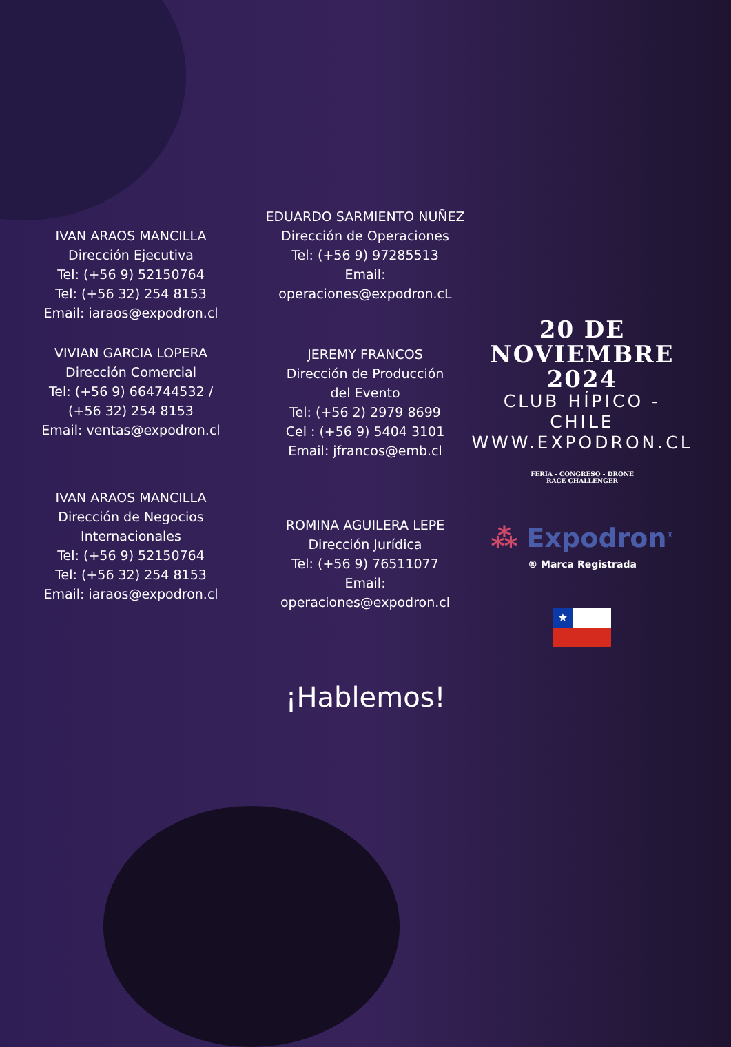IVAN ARAOS MANCILLA
Dirección Ejecutiva
Tel: (+56 9) 52150764
Tel: (+56 32) 254 8153
Email: iaraos@expodron.cl
VIVIAN GARCIA LOPERA
Dirección Comercial
Tel: (+56 9) 664744532 /
(+56 32) 254 8153
Email: ventas@expodron.cl
IVAN ARAOS MANCILLA
Dirección de Negocios
Internacionales
Tel: (+56 9) 52150764
Tel: (+56 32) 254 8153
Email: iaraos@expodron.cl
EDUARDO SARMIENTO NUÑEZ
Dirección de Operaciones
Tel: (+56 9) 97285513
Email: operaciones@expodron.cL
JEREMY FRANCOS
Dirección de Producción
del Evento
Tel: (+56 2) 2979 8699
Cel : (+56 9) 5404 3101
Email: jfrancos@emb.cl
ROMINA AGUILERA LEPE
Dirección Jurídica
Tel: (+56 9) 76511077
Email: operaciones@expodron.cl
20 DE
NOVIEMBRE
2024
CLUB HÍPICO - CHILE
WWW.EXPODRON.CL
FERIA - CONGRESO - DRONE
RACE CHALLENGER
⁂ Expodron<sup>®</sup>
® Marca Registrada
★
¡Hablemos!